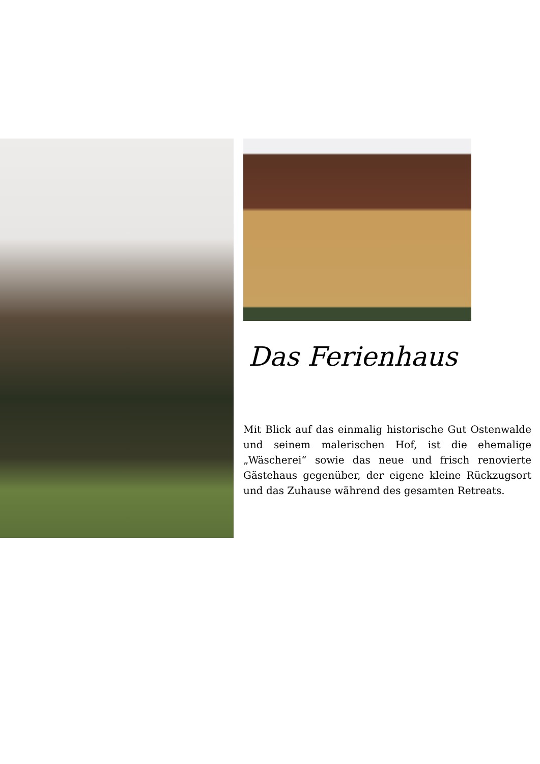Das Ferienhaus
Mit Blick auf das einmalig historische Gut Ostenwalde und seinem malerischen Hof, ist die ehemalige „Wäscherei“ sowie das neue und frisch renovierte Gästehaus gegenüber, der eigene kleine Rückzugsort und das Zuhause während des gesamten Retreats.